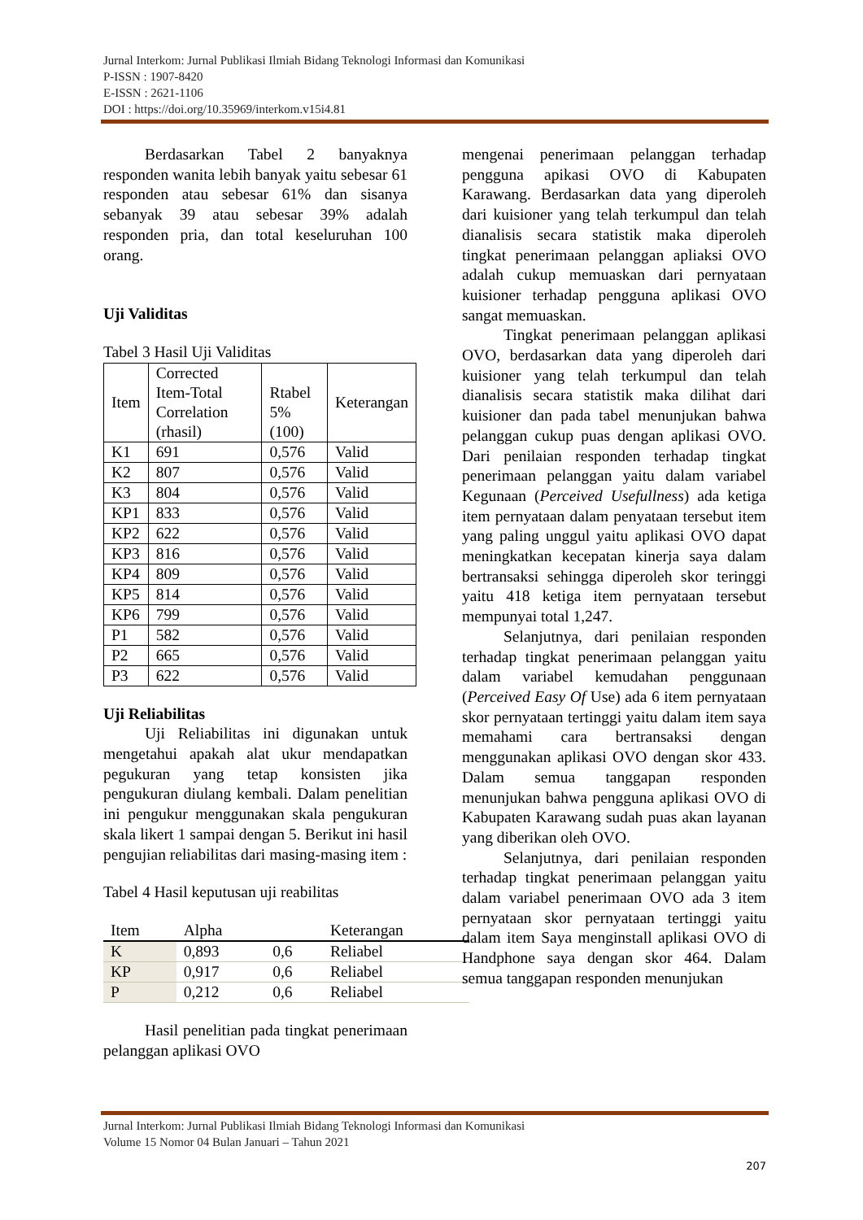Jurnal Interkom: Jurnal Publikasi Ilmiah Bidang Teknologi Informasi dan Komunikasi
P-ISSN : 1907-8420
E-ISSN : 2621-1106
DOI : https://doi.org/10.35969/interkom.v15i4.81
Berdasarkan Tabel 2 banyaknya responden wanita lebih banyak yaitu sebesar 61 responden atau sebesar 61% dan sisanya sebanyak 39 atau sebesar 39% adalah responden pria, dan total keseluruhan 100 orang.
Uji Validitas
Tabel 3 Hasil Uji Validitas
| Item | Corrected Item-Total Correlation (rhasil) | Rtabel 5% (100) | Keterangan |
| K1 | 691 | 0,576 | Valid |
| K2 | 807 | 0,576 | Valid |
| K3 | 804 | 0,576 | Valid |
| KP1 | 833 | 0,576 | Valid |
| KP2 | 622 | 0,576 | Valid |
| KP3 | 816 | 0,576 | Valid |
| KP4 | 809 | 0,576 | Valid |
| KP5 | 814 | 0,576 | Valid |
| KP6 | 799 | 0,576 | Valid |
| P1 | 582 | 0,576 | Valid |
| P2 | 665 | 0,576 | Valid |
| P3 | 622 | 0,576 | Valid |
Uji Reliabilitas
Uji Reliabilitas ini digunakan untuk mengetahui apakah alat ukur mendapatkan pegukuran yang tetap konsisten jika pengukuran diulang kembali. Dalam penelitian ini pengukur menggunakan skala pengukuran skala likert 1 sampai dengan 5. Berikut ini hasil pengujian reliabilitas dari masing-masing item :
Tabel 4 Hasil keputusan uji reabilitas
| Item | Alpha | | Keterangan |
| K | 0,893 | 0,6 | Reliabel |
| KP | 0,917 | 0,6 | Reliabel |
| P | 0,212 | 0,6 | Reliabel |
Hasil penelitian pada tingkat penerimaan pelanggan aplikasi OVO
mengenai penerimaan pelanggan terhadap pengguna apikasi OVO di Kabupaten Karawang. Berdasarkan data yang diperoleh dari kuisioner yang telah terkumpul dan telah dianalisis secara statistik maka diperoleh tingkat penerimaan pelanggan apliaksi OVO adalah cukup memuaskan dari pernyataan kuisioner terhadap pengguna aplikasi OVO sangat memuaskan.
Tingkat penerimaan pelanggan aplikasi OVO, berdasarkan data yang diperoleh dari kuisioner yang telah terkumpul dan telah dianalisis secara statistik maka dilihat dari kuisioner dan pada tabel menunjukan bahwa pelanggan cukup puas dengan aplikasi OVO. Dari penilaian responden terhadap tingkat penerimaan pelanggan yaitu dalam variabel Kegunaan (Perceived Usefullness) ada ketiga item pernyataan dalam penyataan tersebut item yang paling unggul yaitu aplikasi OVO dapat meningkatkan kecepatan kinerja saya dalam bertransaksi sehingga diperoleh skor teringgi yaitu 418 ketiga item pernyataan tersebut mempunyai total 1,247.
Selanjutnya, dari penilaian responden terhadap tingkat penerimaan pelanggan yaitu dalam variabel kemudahan penggunaan (Perceived Easy Of Use) ada 6 item pernyataan skor pernyataan tertinggi yaitu dalam item saya memahami cara bertransaksi dengan menggunakan aplikasi OVO dengan skor 433. Dalam semua tanggapan responden menunjukan bahwa pengguna aplikasi OVO di Kabupaten Karawang sudah puas akan layanan yang diberikan oleh OVO.
Selanjutnya, dari penilaian responden terhadap tingkat penerimaan pelanggan yaitu dalam variabel penerimaan OVO ada 3 item pernyataan skor pernyataan tertinggi yaitu dalam item Saya menginstall aplikasi OVO di Handphone saya dengan skor 464. Dalam semua tanggapan responden menunjukan
Jurnal Interkom: Jurnal Publikasi Ilmiah Bidang Teknologi Informasi dan Komunikasi
Volume 15 Nomor 04 Bulan Januari – Tahun 2021
207